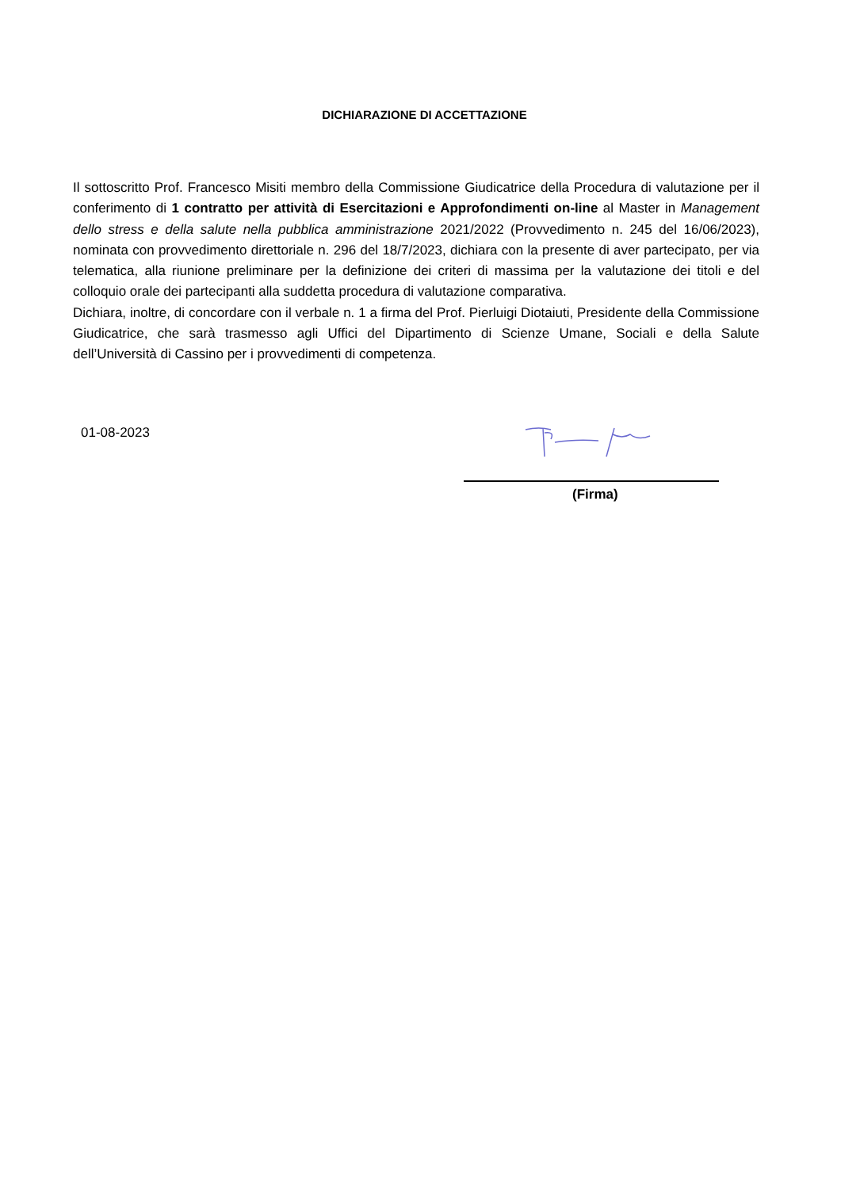DICHIARAZIONE DI ACCETTAZIONE
Il sottoscritto Prof. Francesco Misiti membro della Commissione Giudicatrice della Procedura di valutazione per il conferimento di 1 contratto per attività di Esercitazioni e Approfondimenti on-line al Master in Management dello stress e della salute nella pubblica amministrazione 2021/2022 (Provvedimento n. 245 del 16/06/2023), nominata con provvedimento direttoriale n. 296 del 18/7/2023, dichiara con la presente di aver partecipato, per via telematica, alla riunione preliminare per la definizione dei criteri di massima per la valutazione dei titoli e del colloquio orale dei partecipanti alla suddetta procedura di valutazione comparativa.
Dichiara, inoltre, di concordare con il verbale n. 1 a firma del Prof. Pierluigi Diotaiuti, Presidente della Commissione Giudicatrice, che sarà trasmesso agli Uffici del Dipartimento di Scienze Umane, Sociali e della Salute dell’Università di Cassino per i provvedimenti di competenza.
01-08-2023
(Firma)